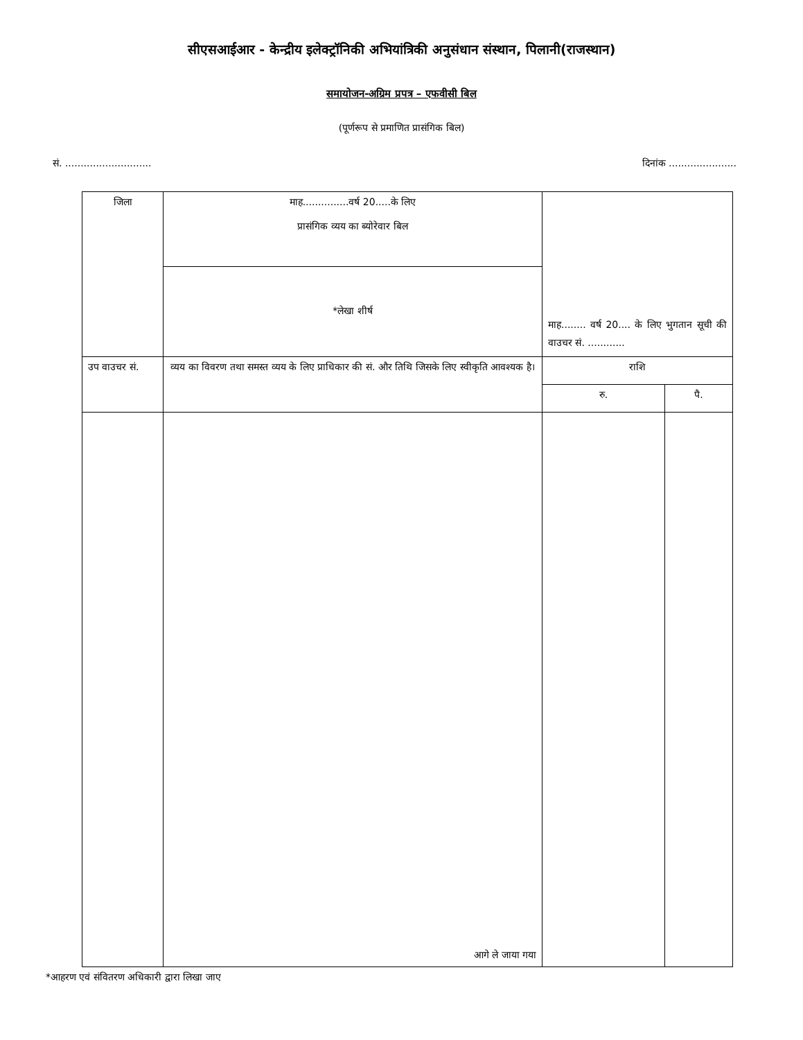सीएसआईआर - केन्द्रीय इलेक्ट्रॉनिकी अभियांत्रिकी अनुसंधान संस्थान, पिलानी(राजस्थान)
समायोजन-अग्रिम प्रपत्र – एफवीसी बिल
(पूर्णरूप से प्रमाणित प्रासंगिक बिल)
सं. ............................ दिनांक ......................
| जिला | माह...............वर्ष 20.....के लिए प्रासंगिक व्यय का ब्योरेवार बिल | माह........ वर्ष 20.... के लिए भुगतान सूची की वाउचर सं. ............ | |
| | *लेखा शीर्ष | | |
| उप वाउचर सं. | व्यय का विवरण तथा समस्त व्यय के लिए प्राधिकार की सं. और तिथि जिसके लिए स्वीकृति आवश्यक है। | राशि | |
| | | रु. | पै. |
| | आगे ले जाया गया | | |
*आहरण एवं संवितरण अधिकारी द्वारा लिखा जाए